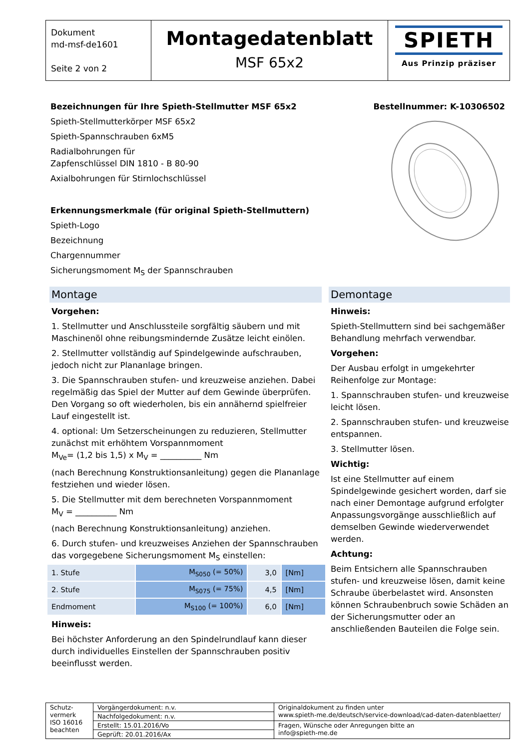| Dokument md-msf-de1601 Seite 2 von 2 | Montagedatenblatt MSF 65x2 | SPIETH Aus Prinzip präziser |
Bezeichnungen für Ihre Spieth-Stellmutter MSF 65x2
Spieth-Stellmutterkörper MSF 65x2
Spieth-Spannschrauben 6xM5
Radialbohrungen für
Zapfenschlüssel DIN 1810 - B 80-90
Axialbohrungen für Stirnlochschlüssel
Erkennungsmerkmale (für original Spieth-Stellmuttern)
Spieth-Logo
Bezeichnung
Chargennummer
Sicherungsmoment M<sub>S</sub> der Spannschrauben
Bestellnummer: K-10306502
Montage
Vorgehen:
1. Stellmutter und Anschlussteile sorgfältig säubern und mit Maschinenöl ohne reibungsmindernde Zusätze leicht einölen.
2. Stellmutter vollständig auf Spindelgewinde aufschrauben, jedoch nicht zur Plananlage bringen.
3. Die Spannschrauben stufen- und kreuzweise anziehen. Dabei regelmäßig das Spiel der Mutter auf dem Gewinde überprüfen. Den Vorgang so oft wiederholen, bis ein annähernd spielfreier Lauf eingestellt ist.
4. optional: Um Setzerscheinungen zu reduzieren, Stellmutter zunächst mit erhöhtem Vorspannmoment
M<sub>Ve</sub>= (1,2 bis 1,5) x M<sub>V</sub> = __________ Nm
(nach Berechnung Konstruktionsanleitung) gegen die Plananlage festziehen und wieder lösen.
5. Die Stellmutter mit dem berechneten Vorspannmoment
M<sub>V</sub> = __________ Nm
(nach Berechnung Konstruktionsanleitung) anziehen.
6. Durch stufen- und kreuzweises Anziehen der Spannschrauben das vorgegebene Sicherungsmoment M<sub>S</sub> einstellen:
| 1. Stufe | M<sub>S050</sub> (= 50%) | 3,0 | [Nm] |
| 2. Stufe | M<sub>S075</sub> (= 75%) | 4,5 | [Nm] |
| Endmoment | M<sub>S100</sub> (= 100%) | 6,0 | [Nm] |
Hinweis:
Bei höchster Anforderung an den Spindelrundlauf kann dieser durch individuelles Einstellen der Spannschrauben positiv beeinflusst werden.
Demontage
Hinweis:
Spieth-Stellmuttern sind bei sachgemäßer Behandlung mehrfach verwendbar.
Vorgehen:
Der Ausbau erfolgt in umgekehrter Reihenfolge zur Montage:
1. Spannschrauben stufen- und kreuzweise leicht lösen.
2. Spannschrauben stufen- und kreuzweise entspannen.
3. Stellmutter lösen.
Wichtig:
Ist eine Stellmutter auf einem Spindelgewinde gesichert worden, darf sie nach einer Demontage aufgrund erfolgter Anpassungsvorgänge ausschließlich auf demselben Gewinde wiederverwendet werden.
Achtung:
Beim Entsichern alle Spannschrauben stufen- und kreuzweise lösen, damit keine Schraube überbelastet wird. Ansonsten können Schraubenbruch sowie Schäden an der Sicherungsmutter oder an anschließenden Bauteilen die Folge sein.
| Schutz- vermerk ISO 16016 beachten | Vorgängerdokument: n.v. | Originaldokument zu finden unter www.spieth-me.de/deutsch/service-download/cad-daten-datenblaetter/ |
| | Nachfolgedokument: n.v. | |
| | Erstellt: 15.01.2016/Vo | Fragen, Wünsche oder Anregungen bitte an info@spieth-me.de |
| | Geprüft: 20.01.2016/Ax | |